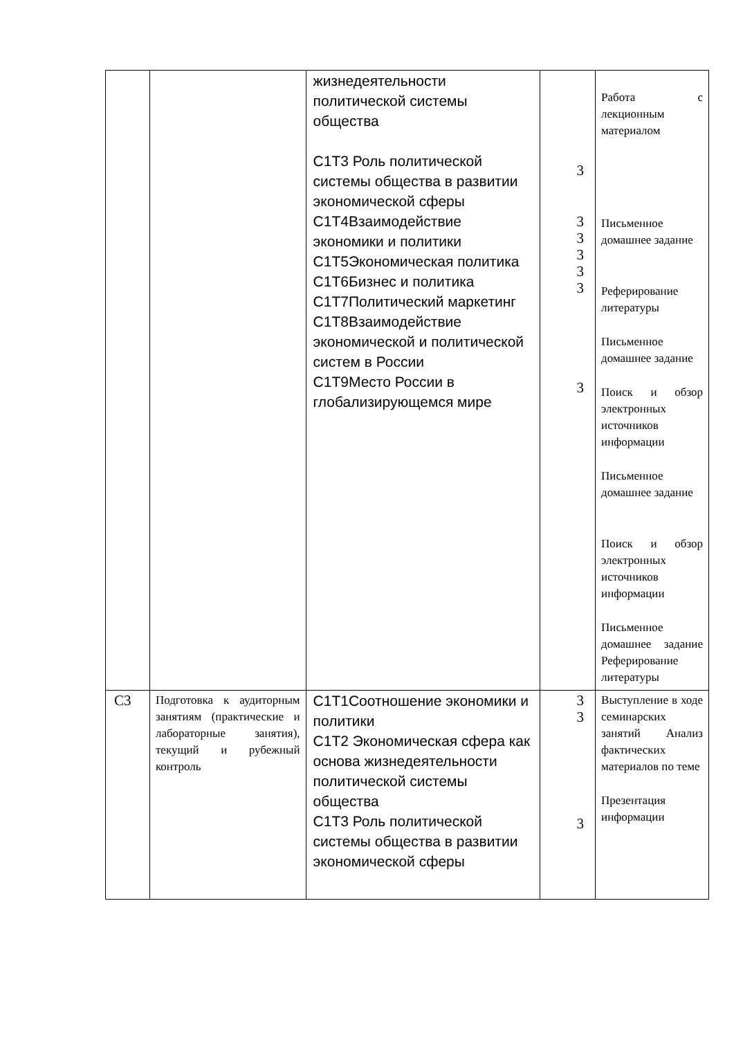| | | жизнедеятельности политической системы общества С1Т3 Роль политической системы общества в развитии экономической сферы С1Т4Взаимодействие экономики и политики С1Т5Экономическая политика С1Т6Бизнес и политика С1Т7Политический маркетинг С1Т8Взаимодействие экономической и политической систем в России С1Т9Место России в глобализирующемся мире | 3 3 3 3 3 3 3 | Работа с лекционным материалом Письменное домашнее задание Реферирование литературы Письменное домашнее задание Поиск и обзор электронных источников информации Письменное домашнее задание Поиск и обзор электронных источников информации Письменное домашнее задание Реферирование литературы |
| С3 | Подготовка к аудиторным занятиям (практические и лабораторные занятия), текущий и рубежный контроль | С1Т1Соотношение экономики и политики С1Т2 Экономическая сфера как основа жизнедеятельности политической системы общества С1Т3 Роль политической системы общества в развитии экономической сферы | 3 3 3 | Выступление в ходе семинарских занятий Анализ фактических материалов по теме Презентация информации |